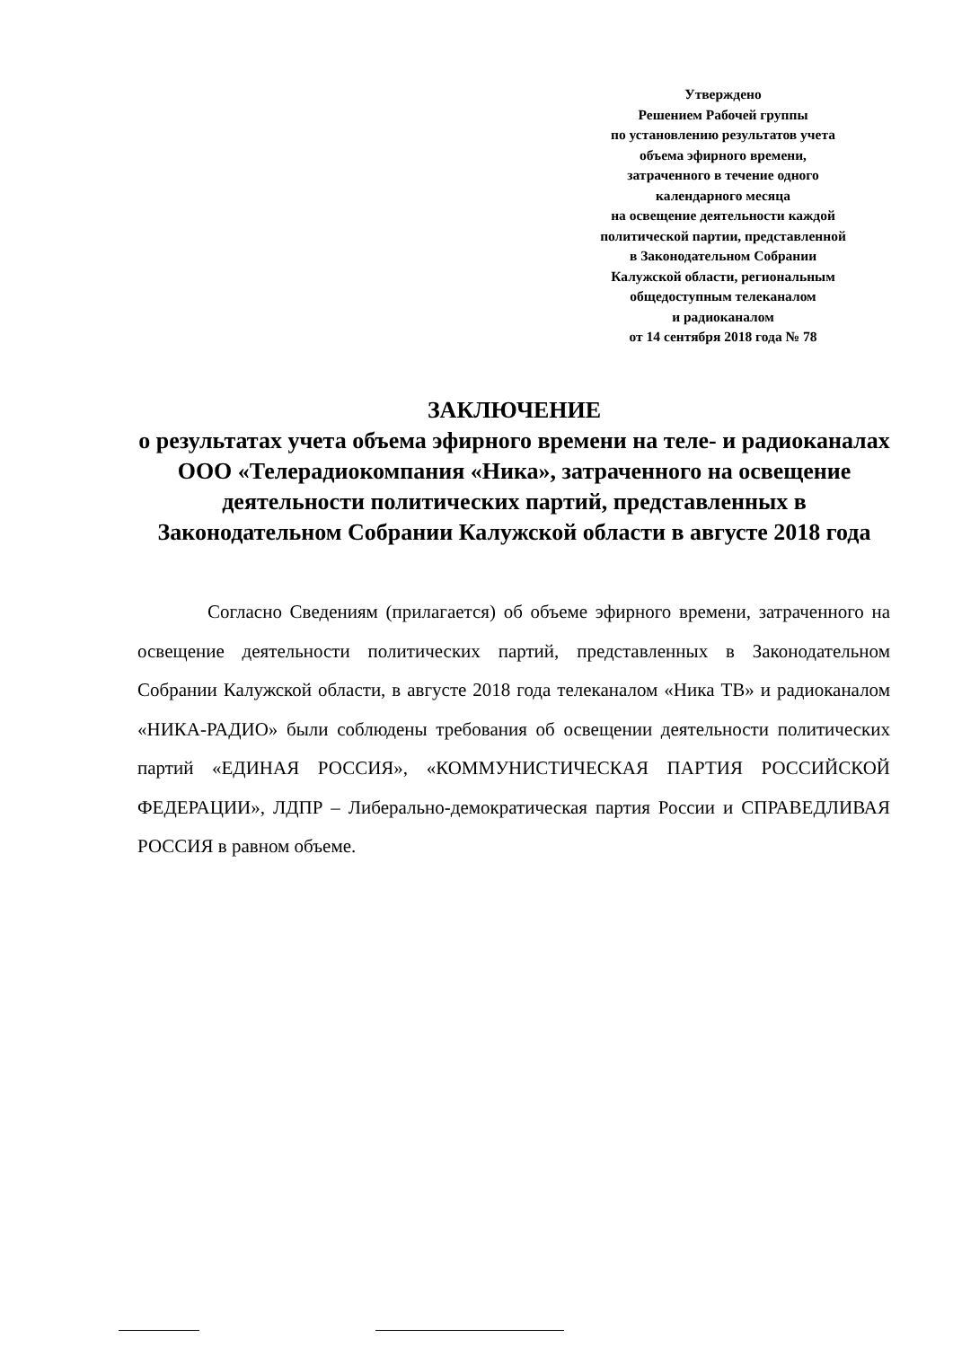Утверждено
Решением Рабочей группы
по установлению результатов учета
объема эфирного времени,
затраченного в течение одного
календарного месяца
на освещение деятельности каждой
политической партии, представленной
в Законодательном Собрании
Калужской области, региональным
общедоступным телеканалом
и радиоканалом
от 14 сентября 2018 года № 78
ЗАКЛЮЧЕНИЕ
о результатах учета объема эфирного времени на теле- и радиоканалах ООО «Телерадиокомпания «Ника», затраченного на освещение деятельности политических партий, представленных в Законодательном Собрании Калужской области в августе 2018 года
Согласно Сведениям (прилагается) об объеме эфирного времени, затраченного на освещение деятельности политических партий, представленных в Законодательном Собрании Калужской области, в августе 2018 года телеканалом «Ника ТВ» и радиоканалом «НИКА-РАДИО» были соблюдены требования об освещении деятельности политических партий «ЕДИНАЯ РОССИЯ», «КОММУНИСТИЧЕСКАЯ ПАРТИЯ РОССИЙСКОЙ ФЕДЕРАЦИИ», ЛДПР – Либерально-демократическая партия России и СПРАВЕДЛИВАЯ РОССИЯ в равном объеме.